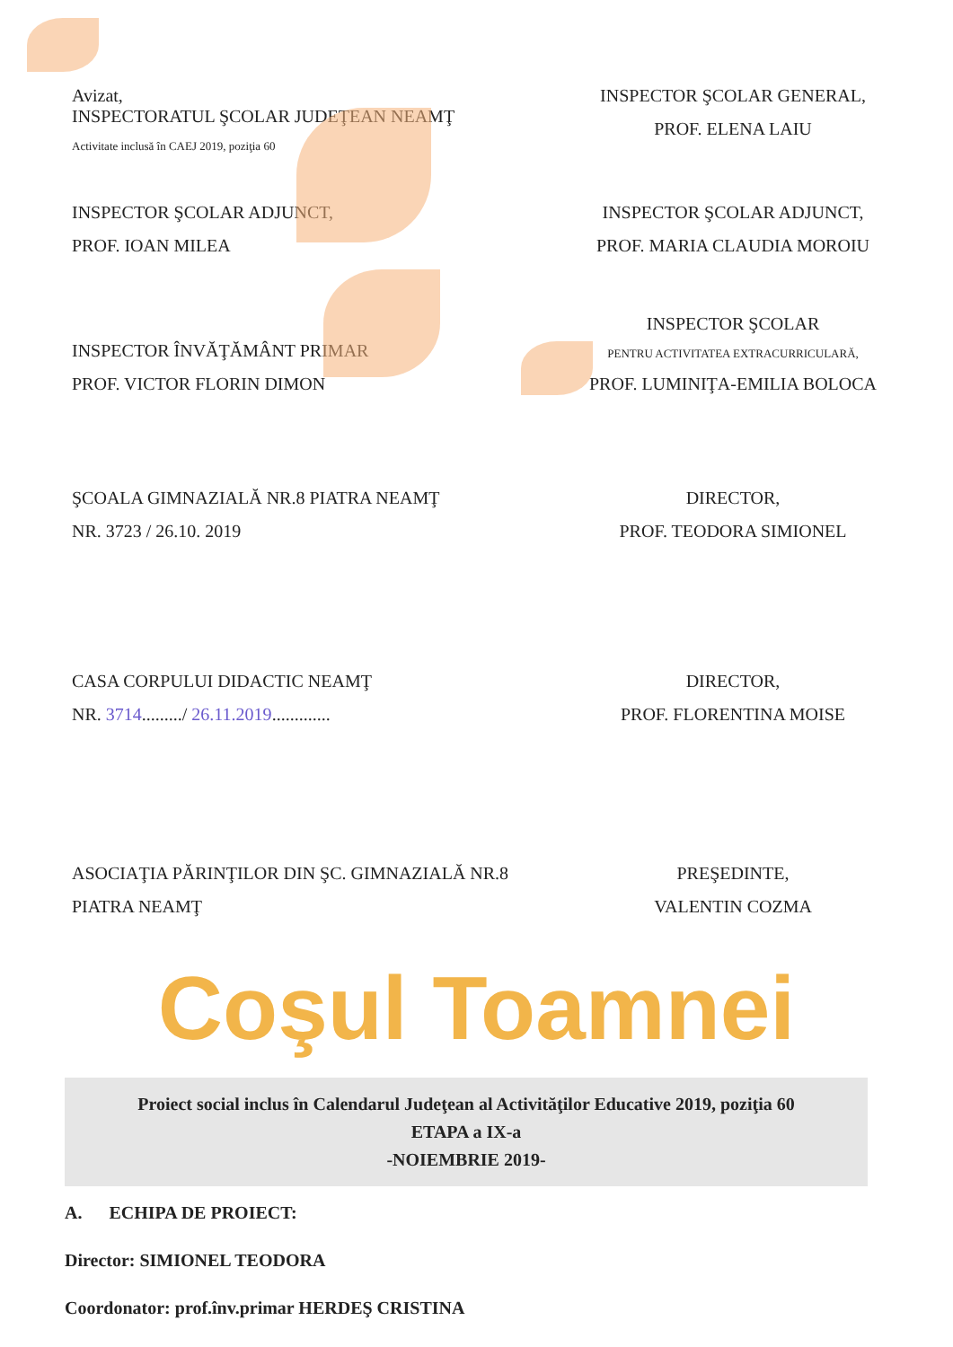Avizat,
INSPECTORATUL ŞCOLAR JUDEŢEAN NEAMŢ
Activitate inclusă în CAEJ 2019, poziţia 60
INSPECTOR ŞCOLAR GENERAL,
PROF. ELENA LAIU
INSPECTOR ŞCOLAR ADJUNCT,
PROF. IOAN MILEA
INSPECTOR ŞCOLAR ADJUNCT,
PROF. MARIA CLAUDIA MOROIU
INSPECTOR ÎNVĂŢĂMÂNT PRIMAR
PROF. VICTOR FLORIN DIMON
INSPECTOR ŞCOLAR
PENTRU ACTIVITATEA EXTRACURRICULARĂ,
PROF. LUMINIŢA-EMILIA BOLOCA
ŞCOALA GIMNAZIALĂ NR.8 PIATRA NEAMŢ
NR. 3723 / 26.10. 2019
DIRECTOR,
PROF. TEODORA SIMIONEL
CASA CORPULUI DIDACTIC NEAMŢ
NR. 3714........./ 26.11.2019.............
DIRECTOR,
PROF. FLORENTINA MOISE
ASOCIAŢIA PĂRINŢILOR DIN ŞC. GIMNAZIALĂ NR.8
PIATRA NEAMŢ
PREŞEDINTE,
VALENTIN COZMA
Coşul Toamnei
Proiect social inclus în Calendarul Judeţean al Activităţilor Educative 2019, poziţia 60
ETAPA a IX-a
-NOIEMBRIE 2019-
A. ECHIPA DE PROIECT:
Director: SIMIONEL TEODORA
Coordonator: prof.înv.primar HERDEŞ CRISTINA